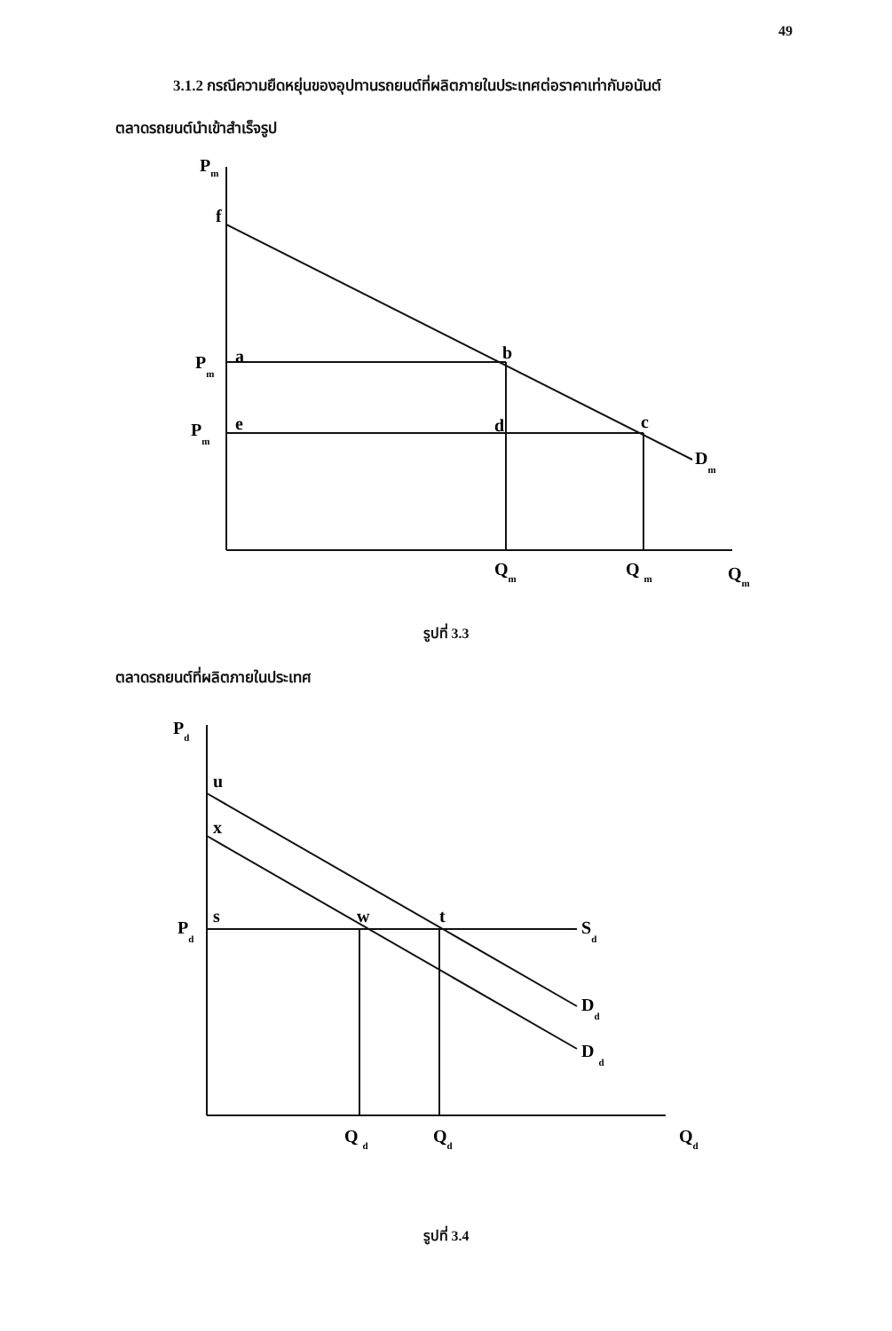49
3.1.2 กรณีความยืดหยุ่นของอุปทานรถยนต์ที่ผลิตภายในประเทศต่อราคาเท่ากับอนันต์
ตลาดรถยนต์นำเข้าสำเร็จรูป
Pm
f
Pm
a
b
Pm
e
d
c
Dm
Qm
Q m
Qm
รูปที่ 3.3
ตลาดรถยนต์ที่ผลิตภายในประเทศ
Pd
u
x
Pd
s
w
t
Sd
Dd
D d
Q d
Qd
Qd
รูปที่ 3.4